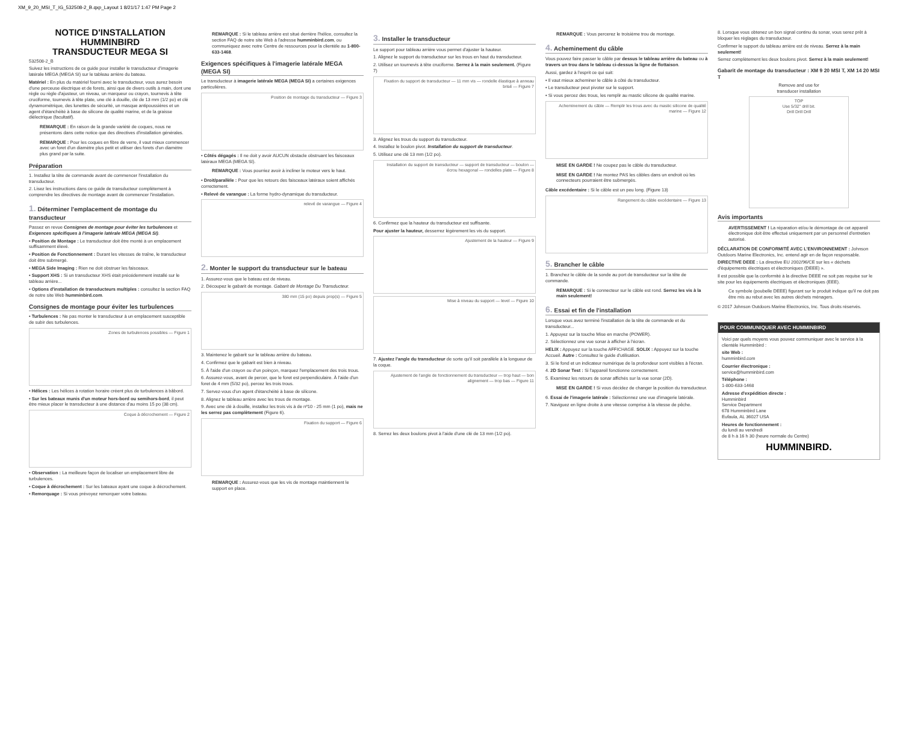XM_9_20_MSI_T_IG_532508-2_B.qxp_Layout 1 8/21/17 1:47 PM Page 2
NOTICE D'INSTALLATION
HUMMINBIRD
TRANSDUCTEUR MEGA SI
532508-2_B
Suivez les instructions de ce guide pour installer le transducteur d'imagerie latérale MEGA (MEGA SI) sur le tableau arrière du bateau.
Matériel : En plus du matériel fourni avec le transducteur, vous aurez besoin d'une perceuse électrique et de forets, ainsi que de divers outils à main, dont une règle ou règle d'ajusteur, un niveau, un marqueur ou crayon, tournevis à tête cruciforme, tournevis à tête plate, une clé à douille, clé de 13 mm (1/2 po) et clé dynamométrique, des lunettes de sécurité, un masque antipoussières et un agent d'étanchéité à base de silicone de qualité marine, et de la graisse diélectrique (facultatif).
REMARQUE : En raison de la grande variété de coques, nous ne présentons dans cette notice que des directives d'installation générales.
REMARQUE : Pour les coques en fibre de verre, il vaut mieux commencer avec un foret d'un diamètre plus petit et utiliser des forets d'un diamètre plus grand par la suite.
Préparation
1. Installez la tête de commande avant de commencer l'installation du transducteur.
2. Lisez les instructions dans ce guide de transducteur complètement à comprendre les directives de montage avant de commencer l'installation.
1. Déterminer l'emplacement de montage du transducteur
Passez en revue Consignes de montage pour éviter les turbulences et Exigences spécifiques à l'imagerie latérale MEGA (MEGA SI).
• Position de Montage : Le transducteur doit être monté à un emplacement suffisamment élevé.
• Position de Fonctionnement : Durant les vitesses de traîne, le transducteur doit être submergé.
• MEGA Side Imaging : Rien ne doit obstruer les faisceaux.
• Support XHS : Si un transducteur XHS était précédemment installé sur le tableau arrière...
• Options d'installation de transducteurs multiples : consultez la section FAQ de notre site Web humminbird.com.
Consignes de montage pour éviter les turbulences
• Turbulences : Ne pas monter le transducteur à un emplacement susceptible de subir des turbulences.
Zones de turbulences possibles — Figure 1
• Hélices : Les hélices à rotation horaire créent plus de turbulences à bâbord.
• Sur les bateaux munis d'un moteur hors-bord ou semihors-bord, il peut être mieux placer le transducteur à une distance d'au moins 15 po (38 cm).
Coque à décrochement — Figure 2
• Observation : La meilleure façon de localiser un emplacement libre de turbulences.
• Coque à décrochement : Sur les bateaux ayant une coque à décrochement.
• Remorquage : Si vous prévoyez remorquer votre bateau.
REMARQUE : Si le tableau arrière est situé derrière l'hélice, consultez la section FAQ de notre site Web à l'adresse humminbird.com, ou communiquez avec notre Centre de ressources pour la clientèle au 1-800-633-1468.
Exigences spécifiques à l'imagerie latérale MEGA (MEGA SI)
Le transducteur à imagerie latérale MEGA (MEGA SI) a certaines exigences particulières.
Position de montage du transducteur — Figure 3
• Côtés dégagés : Il ne doit y avoir AUCUN obstacle obstruant les faisceaux latéraux MEGA (MEGA SI).
REMARQUE : Vous pourriez avoir à incliner le moteur vers le haut.
• Droit/parallèle : Pour que les retours des faisceaux latéraux soient affichés correctement.
• Relevé de varangue : La forme hydro-dynamique du transducteur.
relevé de varangue — Figure 4
2. Monter le support du transducteur sur le bateau
1. Assurez-vous que le bateau est de niveau.
2. Découpez le gabarit de montage. Gabarit de Montage Du Transducteur.
380 mm (15 po) depuis prop(s) — Figure 5
3. Maintenez le gabarit sur le tableau arrière du bateau.
4. Confirmez que le gabarit est bien à niveau.
5. À l'aide d'un crayon ou d'un poinçon, marquez l'emplacement des trois trous.
6. Assurez-vous, avant de percer, que le foret est perpendiculaire. À l'aide d'un foret de 4 mm (5/32 po), percez les trois trous.
7. Servez-vous d'un agent d'étanchéité à base de silicone.
8. Alignez le tableau arrière avec les trous de montage.
9. Avec une clé à douille, installez les trois vis à de nº10 - 25 mm (1 po), mais ne les serrez pas complètement (Figure 6).
Fixation du support — Figure 6
REMARQUE : Assurez-vous que les vis de montage maintiennent le support en place.
3. Installer le transducteur
Le support pour tableau arrière vous permet d'ajuster la hauteur.
1. Alignez le support du transducteur sur les trous en haut du transducteur.
2. Utilisez un tournevis à tête cruciforme. Serrez à la main seulement. (Figure 7)
Fixation du support de transducteur — 11 mm vis — rondelle élastique à anneau brisé — Figure 7
3. Alignez les trous du support du transducteur.
4. Installez le boulon pivot. Installation du support de transducteur.
5. Utilisez une clé 13 mm (1/2 po).
Installation du support de transducteur — support de transducteur — boulon — écrou hexagonal — rondelles plate — Figure 8
6. Confirmez que la hauteur du transducteur est suffisante.
Pour ajuster la hauteur, desserrez légèrement les vis du support.
Ajustement de la hauteur — Figure 9
Mise à niveau du support — level — Figure 10
7. Ajustez l'angle du transducteur de sorte qu'il soit parallèle à la longueur de la coque.
Ajustement de l'angle de fonctionnement du transducteur — trop haut — bon alignement — trop bas — Figure 11
8. Serrez les deux boulons pivot à l'aide d'une clé de 13 mm (1/2 po).
REMARQUE : Vous percerez le troisième trou de montage.
4. Acheminement du câble
Vous pouvez faire passer le câble par dessus le tableau arrière du bateau ou à travers un trou dans le tableau ci-dessus la ligne de flottaison.
Aussi, gardez à l'esprit ce qui suit:
• Il vaut mieux acheminer le câble à côté du transducteur.
• Le transducteur peut pivoter sur le support.
• Si vous percez des trous, les remplir au mastic silicone de qualité marine.
Acheminement du câble — Remplir les trous avec du mastic silicone de qualité marine — Figure 12
MISE EN GARDE ! Ne coupez pas le câble du transducteur.
MISE EN GARDE ! Ne montez PAS les câbles dans un endroit où les connecteurs pourraient être submergés.
Câble excédentaire : Si le câble est un peu long. (Figure 13)
Rangement du câble excédentaire — Figure 13
5. Brancher le câble
1. Branchez le câble de la sonde au port de transducteur sur la tête de commande.
REMARQUE : Si le connecteur sur le câble est rond. Serrez les vis à la main seulement!
6. Essai et fin de l'installation
Lorsque vous avez terminé l'installation de la tête de commande et du transducteur...
1. Appuyez sur la touche Mise en marche (POWER).
2. Sélectionnez une vue sonar à afficher à l'écran.
HELIX : Appuyez sur la touche AFFICHAGE. SOLIX : Appuyez sur la touche Accueil. Autre : Consultez le guide d'utilisation.
3. Si le fond et un indicateur numérique de la profondeur sont visibles à l'écran.
4. 2D Sonar Test : Si l'appareil fonctionne correctement.
5. Examinez les retours de sonar affichés sur la vue sonar (2D).
MISE EN GARDE ! Si vous décidez de changer la position du transducteur.
6. Essai de l'imagerie latérale : Sélectionnez une vue d'imagerie latérale.
7. Naviguez en ligne droite à une vitesse comprise à la vitesse de pêche.
8. Lorsque vous obtenez un bon signal continu du sonar, vous serez prêt à bloquer les réglages du transducteur.
Confirmer le support du tableau arrière est de niveau. Serrez à la main seulement!
Serrez complètement les deux boulons pivot. Serrez à la main seulement!
Gabarit de montage du transducteur : XM 9 20 MSI T, XM 14 20 MSI T
Remove and use for
transducer installation
TOP
Use 5/32" drill bit.
Drill Drill Drill
Avis importants
AVERTISSEMENT ! La réparation et/ou le démontage de cet appareil électronique doit être effectué uniquement par un personnel d'entretien autorisé.
DÉCLARATION DE CONFORMITÉ AVEC L'ENVIRONNEMENT : Johnson Outdoors Marine Electronics, Inc. entend agir en de façon responsable.
DIRECTIVE DEEE : La directive EU 2002/96/CE sur les « déchets d'équipements électriques et électroniques (DEEE) ».
Il est possible que la conformité à la directive DEEE ne soit pas requise sur le site pour les équipements électriques et électroniques (EEE).
Ce symbole (poubelle DEEE) figurant sur le produit indique qu'il ne doit pas être mis au rebut avec les autres déchets ménagers.
© 2017 Johnson Outdoors Marine Electronics, Inc. Tous droits réservés.
POUR COMMUNIQUER AVEC HUMMINBIRD
Voici par quels moyens vous pouvez communiquer avec le service à la clientèle Humminbird :
site Web :
humminbird.com
Courrier électronique :
service@humminbird.com
Téléphone :
1-800-633-1468
Adresse d'expédition directe :
Humminbird
Service Department
678 Humminbird Lane
Eufaula, AL 36027 USA
Heures de fonctionnement :
du lundi au vendredi
de 8 h à 16 h 30 (heure normale du Centre)
HUMMINBIRD.